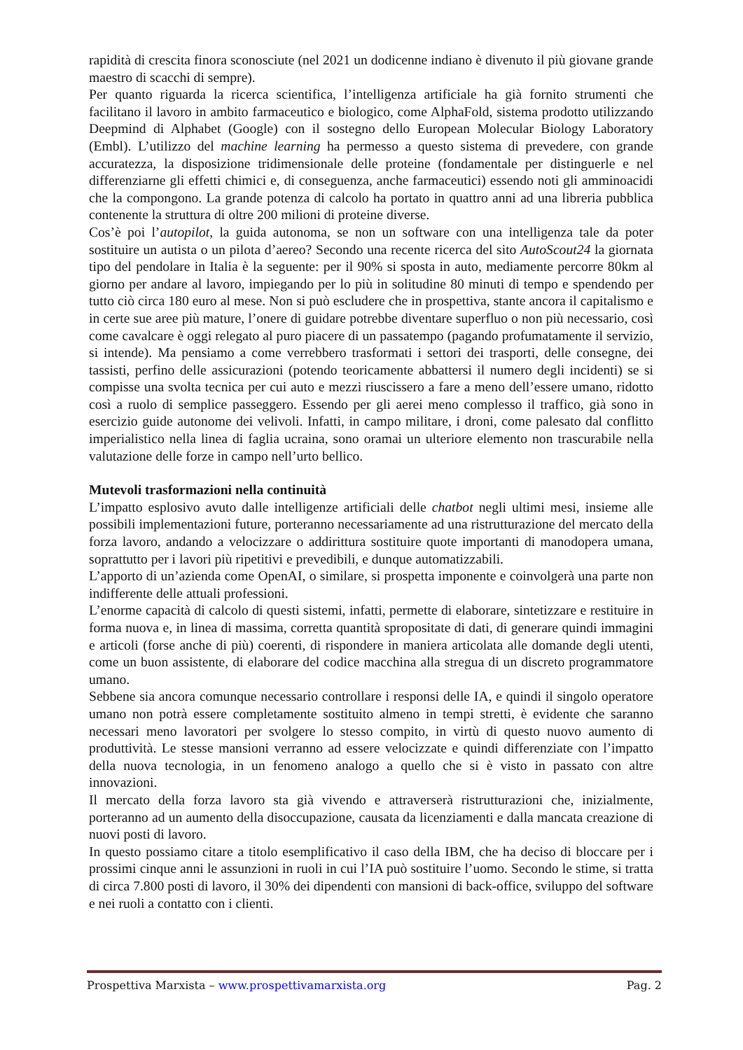rapidità di crescita finora sconosciute (nel 2021 un dodicenne indiano è divenuto il più giovane grande maestro di scacchi di sempre).
Per quanto riguarda la ricerca scientifica, l’intelligenza artificiale ha già fornito strumenti che facilitano il lavoro in ambito farmaceutico e biologico, come AlphaFold, sistema prodotto utilizzando Deepmind di Alphabet (Google) con il sostegno dello European Molecular Biology Laboratory (Embl). L’utilizzo del machine learning ha permesso a questo sistema di prevedere, con grande accuratezza, la disposizione tridimensionale delle proteine (fondamentale per distinguerle e nel differenziarne gli effetti chimici e, di conseguenza, anche farmaceutici) essendo noti gli amminoacidi che la compongono. La grande potenza di calcolo ha portato in quattro anni ad una libreria pubblica contenente la struttura di oltre 200 milioni di proteine diverse.
Cos’è poi l’autopilot, la guida autonoma, se non un software con una intelligenza tale da poter sostituire un autista o un pilota d’aereo? Secondo una recente ricerca del sito AutoScout24 la giornata tipo del pendolare in Italia è la seguente: per il 90% si sposta in auto, mediamente percorre 80km al giorno per andare al lavoro, impiegando per lo più in solitudine 80 minuti di tempo e spendendo per tutto ciò circa 180 euro al mese. Non si può escludere che in prospettiva, stante ancora il capitalismo e in certe sue aree più mature, l’onere di guidare potrebbe diventare superfluo o non più necessario, così come cavalcare è oggi relegato al puro piacere di un passatempo (pagando profumatamente il servizio, si intende). Ma pensiamo a come verrebbero trasformati i settori dei trasporti, delle consegne, dei tassisti, perfino delle assicurazioni (potendo teoricamente abbattersi il numero degli incidenti) se si compisse una svolta tecnica per cui auto e mezzi riuscissero a fare a meno dell’essere umano, ridotto così a ruolo di semplice passeggero. Essendo per gli aerei meno complesso il traffico, già sono in esercizio guide autonome dei velivoli. Infatti, in campo militare, i droni, come palesato dal conflitto imperialistico nella linea di faglia ucraina, sono oramai un ulteriore elemento non trascurabile nella valutazione delle forze in campo nell’urto bellico.
Mutevoli trasformazioni nella continuità
L’impatto esplosivo avuto dalle intelligenze artificiali delle chatbot negli ultimi mesi, insieme alle possibili implementazioni future, porteranno necessariamente ad una ristrutturazione del mercato della forza lavoro, andando a velocizzare o addirittura sostituire quote importanti di manodopera umana, soprattutto per i lavori più ripetitivi e prevedibili, e dunque automatizzabili.
L’apporto di un’azienda come OpenAI, o similare, si prospetta imponente e coinvolgerà una parte non indifferente delle attuali professioni.
L’enorme capacità di calcolo di questi sistemi, infatti, permette di elaborare, sintetizzare e restituire in forma nuova e, in linea di massima, corretta quantità spropositate di dati, di generare quindi immagini e articoli (forse anche di più) coerenti, di rispondere in maniera articolata alle domande degli utenti, come un buon assistente, di elaborare del codice macchina alla stregua di un discreto programmatore umano.
Sebbene sia ancora comunque necessario controllare i responsi delle IA, e quindi il singolo operatore umano non potrà essere completamente sostituito almeno in tempi stretti, è evidente che saranno necessari meno lavoratori per svolgere lo stesso compito, in virtù di questo nuovo aumento di produttività. Le stesse mansioni verranno ad essere velocizzate e quindi differenziate con l’impatto della nuova tecnologia, in un fenomeno analogo a quello che si è visto in passato con altre innovazioni.
Il mercato della forza lavoro sta già vivendo e attraverserà ristrutturazioni che, inizialmente, porteranno ad un aumento della disoccupazione, causata da licenziamenti e dalla mancata creazione di nuovi posti di lavoro.
In questo possiamo citare a titolo esemplificativo il caso della IBM, che ha deciso di bloccare per i prossimi cinque anni le assunzioni in ruoli in cui l’IA può sostituire l’uomo. Secondo le stime, si tratta di circa 7.800 posti di lavoro, il 30% dei dipendenti con mansioni di back-office, sviluppo del software e nei ruoli a contatto con i clienti.
Prospettiva Marxista – www.prospettivamarxista.org Pag. 2